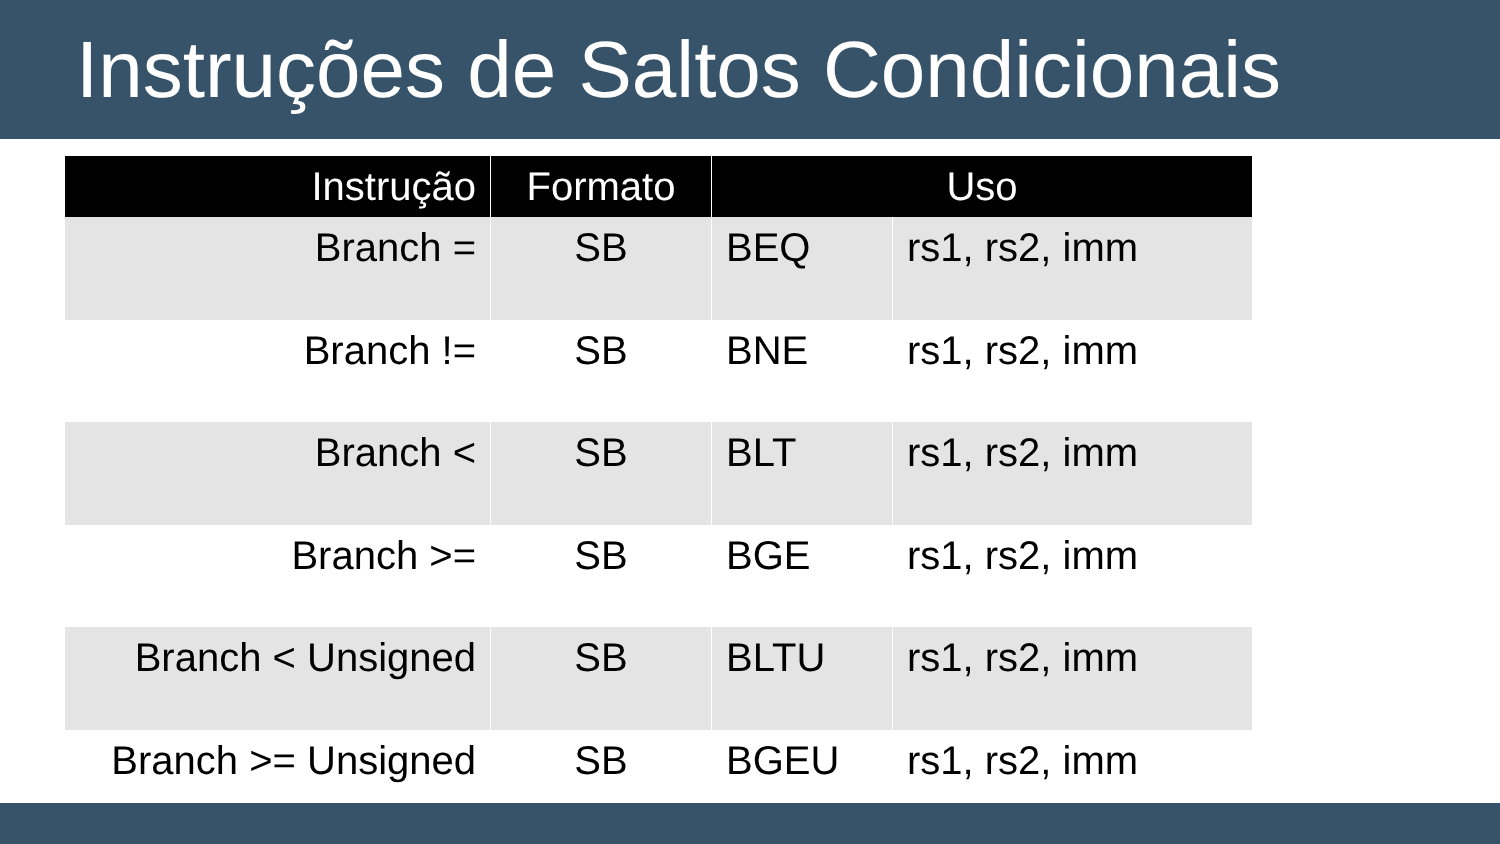Instruções de Saltos Condicionais
| Instrução | Formato | Uso | |
| --- | --- | --- | --- |
| Branch = | SB | BEQ | rs1, rs2, imm |
| Branch != | SB | BNE | rs1, rs2, imm |
| Branch < | SB | BLT | rs1, rs2, imm |
| Branch >= | SB | BGE | rs1, rs2, imm |
| Branch < Unsigned | SB | BLTU | rs1, rs2, imm |
| Branch >= Unsigned | SB | BGEU | rs1, rs2, imm |